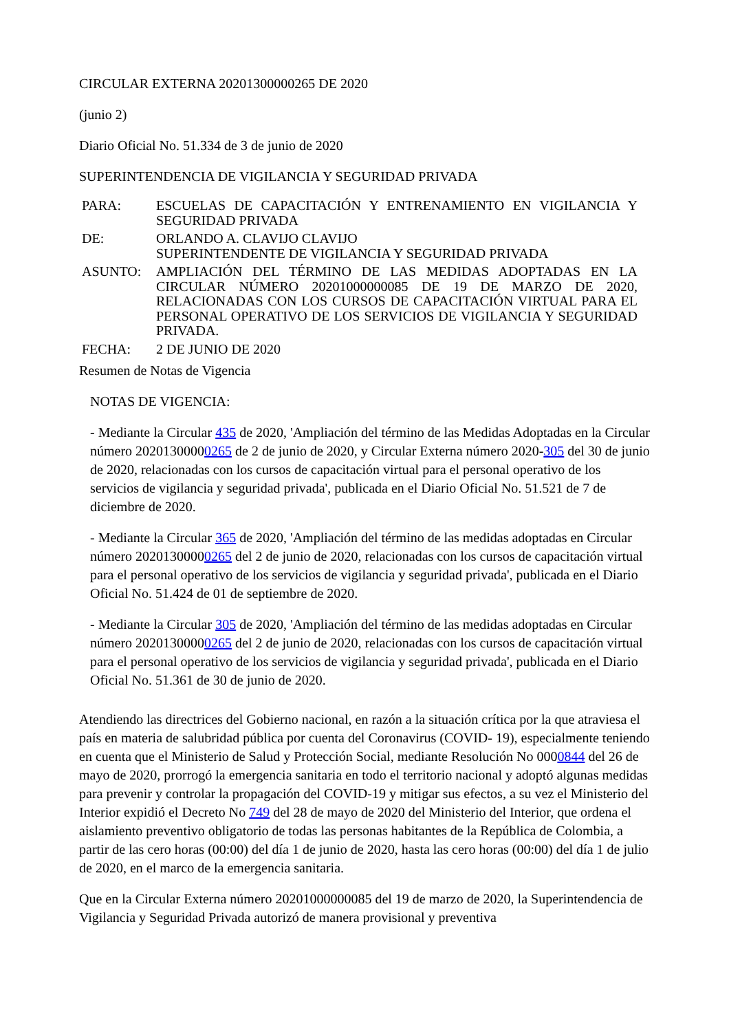CIRCULAR EXTERNA 20201300000265 DE 2020
(junio 2)
Diario Oficial No. 51.334 de 3 de junio de 2020
SUPERINTENDENCIA DE VIGILANCIA Y SEGURIDAD PRIVADA
| PARA: | ESCUELAS DE CAPACITACIÓN Y ENTRENAMIENTO EN VIGILANCIA Y SEGURIDAD PRIVADA |
| DE: | ORLANDO A. CLAVIJO CLAVIJO SUPERINTENDENTE DE VIGILANCIA Y SEGURIDAD PRIVADA |
| ASUNTO: | AMPLIACIÓN DEL TÉRMINO DE LAS MEDIDAS ADOPTADAS EN LA CIRCULAR NÚMERO 20201000000085 DE 19 DE MARZO DE 2020, RELACIONADAS CON LOS CURSOS DE CAPACITACIÓN VIRTUAL PARA EL PERSONAL OPERATIVO DE LOS SERVICIOS DE VIGILANCIA Y SEGURIDAD PRIVADA. |
| FECHA: | 2 DE JUNIO DE 2020 |
Resumen de Notas de Vigencia
NOTAS DE VIGENCIA:
- Mediante la Circular 435 de 2020, 'Ampliación del término de las Medidas Adoptadas en la Circular número 20201300000265 de 2 de junio de 2020, y Circular Externa número 2020-305 del 30 de junio de 2020, relacionadas con los cursos de capacitación virtual para el personal operativo de los servicios de vigilancia y seguridad privada', publicada en el Diario Oficial No. 51.521 de 7 de diciembre de 2020.
- Mediante la Circular 365 de 2020, 'Ampliación del término de las medidas adoptadas en Circular número 20201300000265 del 2 de junio de 2020, relacionadas con los cursos de capacitación virtual para el personal operativo de los servicios de vigilancia y seguridad privada', publicada en el Diario Oficial No. 51.424 de 01 de septiembre de 2020.
- Mediante la Circular 305 de 2020, 'Ampliación del término de las medidas adoptadas en Circular número 20201300000265 del 2 de junio de 2020, relacionadas con los cursos de capacitación virtual para el personal operativo de los servicios de vigilancia y seguridad privada', publicada en el Diario Oficial No. 51.361 de 30 de junio de 2020.
Atendiendo las directrices del Gobierno nacional, en razón a la situación crítica por la que atraviesa el país en materia de salubridad pública por cuenta del Coronavirus (COVID- 19), especialmente teniendo en cuenta que el Ministerio de Salud y Protección Social, mediante Resolución No 0000844 del 26 de mayo de 2020, prorrogó la emergencia sanitaria en todo el territorio nacional y adoptó algunas medidas para prevenir y controlar la propagación del COVID-19 y mitigar sus efectos, a su vez el Ministerio del Interior expidió el Decreto No 749 del 28 de mayo de 2020 del Ministerio del Interior, que ordena el aislamiento preventivo obligatorio de todas las personas habitantes de la República de Colombia, a partir de las cero horas (00:00) del día 1 de junio de 2020, hasta las cero horas (00:00) del día 1 de julio de 2020, en el marco de la emergencia sanitaria.
Que en la Circular Externa número 20201000000085 del 19 de marzo de 2020, la Superintendencia de Vigilancia y Seguridad Privada autorizó de manera provisional y preventiva